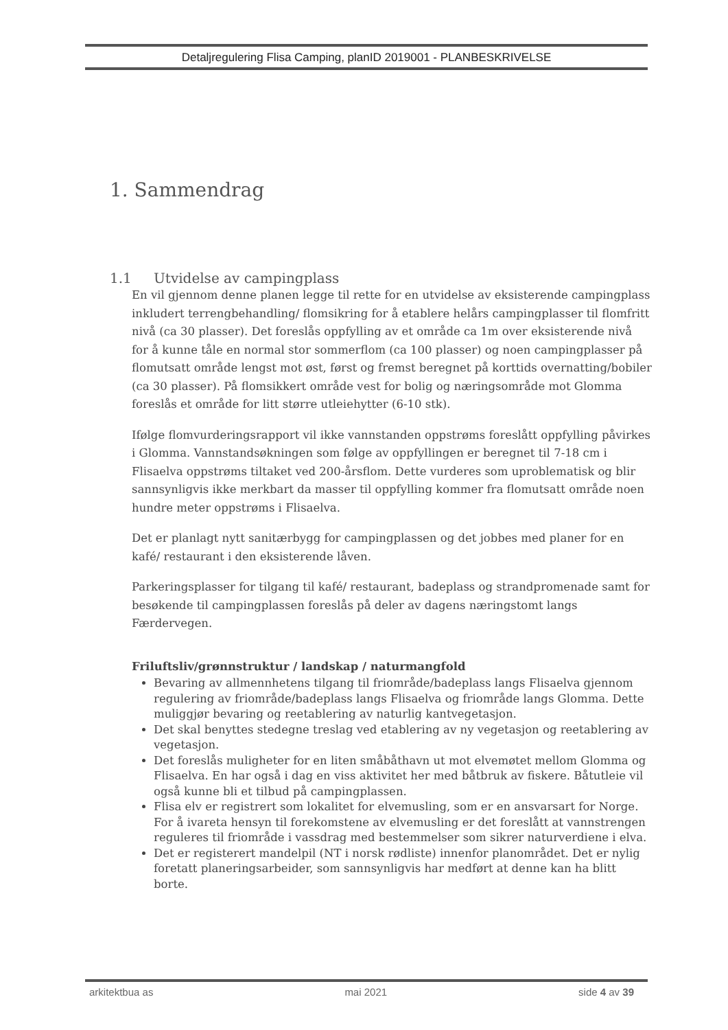Detaljregulering Flisa Camping, planID 2019001 - PLANBESKRIVELSE
1. Sammendrag
1.1 Utvidelse av campingplass
En vil gjennom denne planen legge til rette for en utvidelse av eksisterende campingplass inkludert terrengbehandling/ flomsikring for å etablere helårs campingplasser til flomfritt nivå (ca 30 plasser). Det foreslås oppfylling av et område ca 1m over eksisterende nivå for å kunne tåle en normal stor sommerflom (ca 100 plasser) og noen campingplasser på flomutsatt område lengst mot øst, først og fremst beregnet på korttids overnatting/bobiler (ca 30 plasser). På flomsikkert område vest for bolig og næringsområde mot Glomma foreslås et område for litt større utleiehytter (6-10 stk).
Ifølge flomvurderingsrapport vil ikke vannstanden oppstrøms foreslått oppfylling påvirkes i Glomma. Vannstandsøkningen som følge av oppfyllingen er beregnet til 7-18 cm i Flisaelva oppstrøms tiltaket ved 200-årsflom. Dette vurderes som uproblematisk og blir sannsynligvis ikke merkbart da masser til oppfylling kommer fra flomutsatt område noen hundre meter oppstrøms i Flisaelva.
Det er planlagt nytt sanitærbygg for campingplassen og det jobbes med planer for en kafé/ restaurant i den eksisterende låven.
Parkeringsplasser for tilgang til kafé/ restaurant, badeplass og strandpromenade samt for besøkende til campingplassen foreslås på deler av dagens næringstomt langs Færdervegen.
Friluftsliv/grønnstruktur / landskap / naturmangfold
Bevaring av allmennhetens tilgang til friområde/badeplass langs Flisaelva gjennom regulering av friområde/badeplass langs Flisaelva og friområde langs Glomma. Dette muliggjør bevaring og reetablering av naturlig kantvegetasjon.
Det skal benyttes stedegne treslag ved etablering av ny vegetasjon og reetablering av vegetasjon.
Det foreslås muligheter for en liten småbåthavn ut mot elvemøtet mellom Glomma og Flisaelva. En har også i dag en viss aktivitet her med båtbruk av fiskere. Båtutleie vil også kunne bli et tilbud på campingplassen.
Flisa elv er registrert som lokalitet for elvemusling, som er en ansvarsart for Norge. For å ivareta hensyn til forekomstene av elvemusling er det foreslått at vannstrengen reguleres til friområde i vassdrag med bestemmelser som sikrer naturverdiene i elva.
Det er registerert mandelpil (NT i norsk rødliste) innenfor planområdet. Det er nylig foretatt planeringsarbeider, som sannsynligvis har medført at denne kan ha blitt borte.
arkitektbua as mai 2021 side 4 av 39